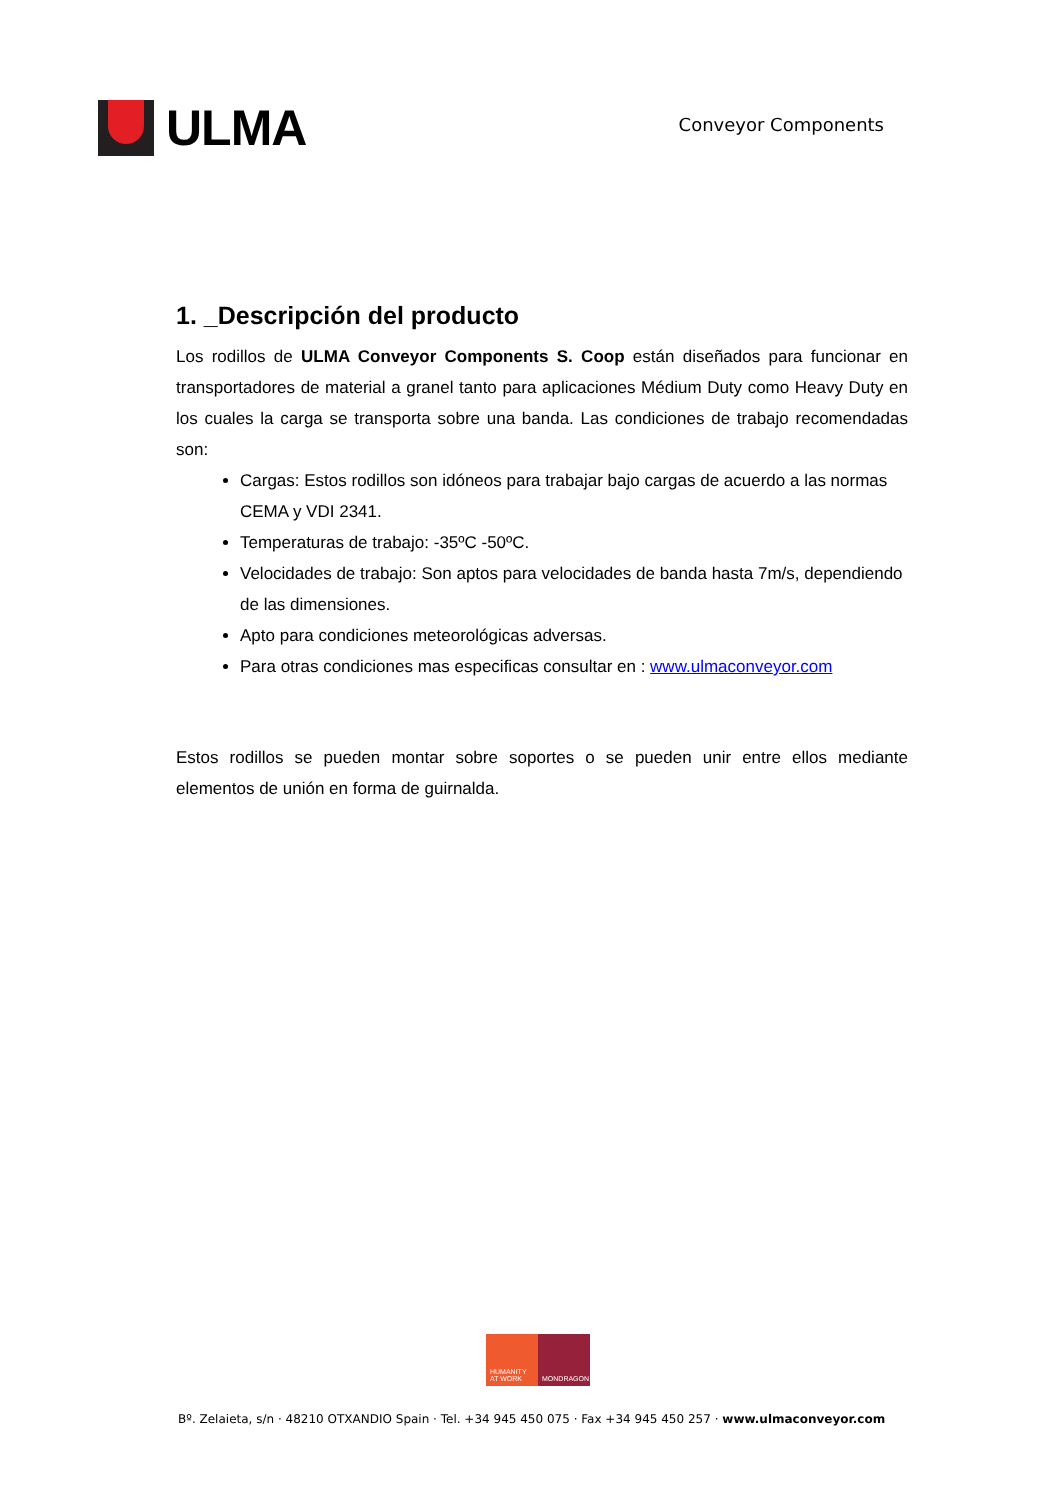ULMA
Conveyor Components
1. _Descripción del producto
Los rodillos de ULMA Conveyor Components S. Coop están diseñados para funcionar en transportadores de material a granel tanto para aplicaciones Médium Duty como Heavy Duty en los cuales la carga se transporta sobre una banda. Las condiciones de trabajo recomendadas son:
Cargas: Estos rodillos son idóneos para trabajar bajo cargas de acuerdo a las normas CEMA y VDI 2341.
Temperaturas de trabajo: -35ºC -50ºC.
Velocidades de trabajo: Son aptos para velocidades de banda hasta 7m/s, dependiendo de las dimensiones.
Apto para condiciones meteorológicas adversas.
Para otras condiciones mas especificas consultar en : www.ulmaconveyor.com
Estos rodillos se pueden montar sobre soportes o se pueden unir entre ellos mediante elementos de unión en forma de guirnalda.
HUMANITY
AT WORK
MONDRAGON
Bº. Zelaieta, s/n · 48210 OTXANDIO Spain · Tel. +34 945 450 075 · Fax +34 945 450 257 · www.ulmaconveyor.com